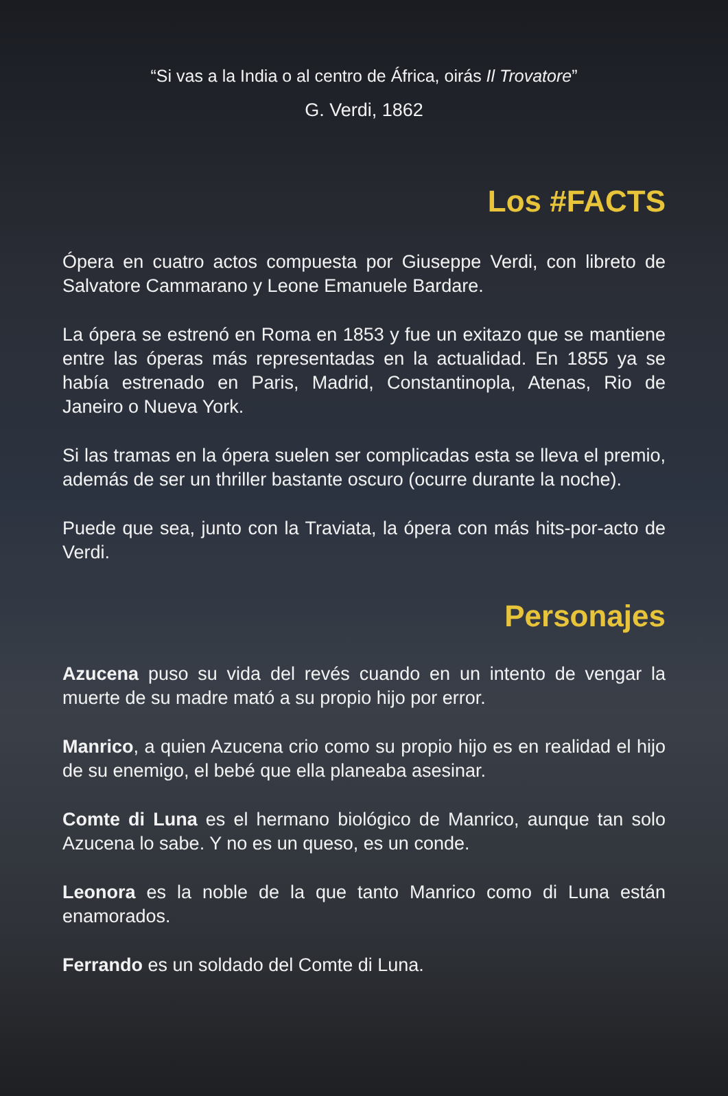“Si vas a la India o al centro de África, oirás Il Trovatore”
G. Verdi, 1862
Los #FACTS
Ópera en cuatro actos compuesta por Giuseppe Verdi, con libreto de Salvatore Cammarano y Leone Emanuele Bardare.
La ópera se estrenó en Roma en 1853 y fue un exitazo que se mantiene entre las óperas más representadas en la actualidad. En 1855 ya se había estrenado en Paris, Madrid, Constantinopla, Atenas, Rio de Janeiro o Nueva York.
Si las tramas en la ópera suelen ser complicadas esta se lleva el premio, además de ser un thriller bastante oscuro (ocurre durante la noche).
Puede que sea, junto con la Traviata, la ópera con más hits-por-acto de Verdi.
Personajes
Azucena puso su vida del revés cuando en un intento de vengar la muerte de su madre mató a su propio hijo por error.
Manrico, a quien Azucena crio como su propio hijo es en realidad el hijo de su enemigo, el bebé que ella planeaba asesinar.
Comte di Luna es el hermano biológico de Manrico, aunque tan solo Azucena lo sabe. Y no es un queso, es un conde.
Leonora es la noble de la que tanto Manrico como di Luna están enamorados.
Ferrando es un soldado del Comte di Luna.